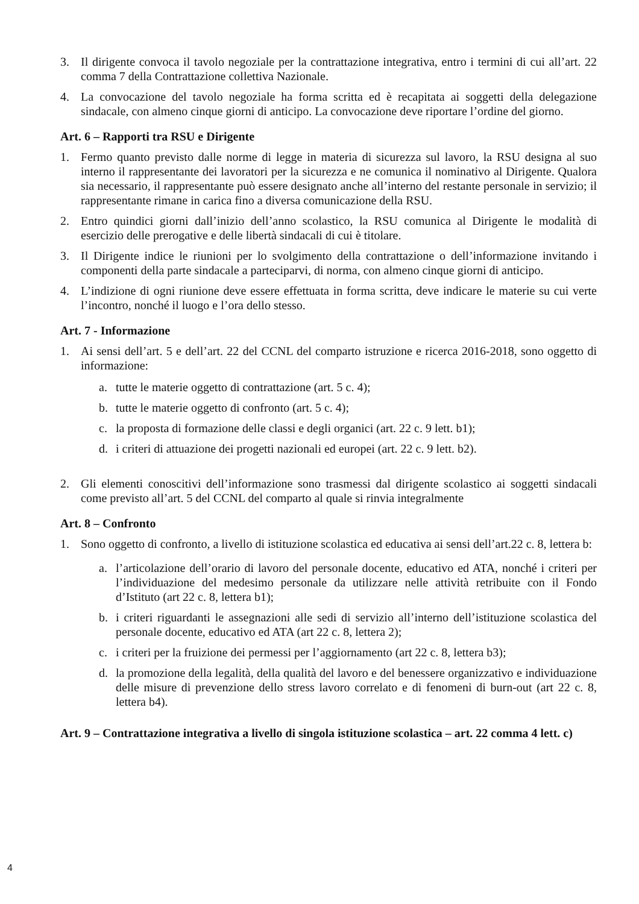3. Il dirigente convoca il tavolo negoziale per la contrattazione integrativa, entro i termini di cui all’art. 22 comma 7 della Contrattazione collettiva Nazionale.
4. La convocazione del tavolo negoziale ha forma scritta ed è recapitata ai soggetti della delegazione sindacale, con almeno cinque giorni di anticipo. La convocazione deve riportare l’ordine del giorno.
Art. 6 – Rapporti tra RSU e Dirigente
1. Fermo quanto previsto dalle norme di legge in materia di sicurezza sul lavoro, la RSU designa al suo interno il rappresentante dei lavoratori per la sicurezza e ne comunica il nominativo al Dirigente. Qualora sia necessario, il rappresentante può essere designato anche all’interno del restante personale in servizio; il rappresentante rimane in carica fino a diversa comunicazione della RSU.
2. Entro quindici giorni dall’inizio dell’anno scolastico, la RSU comunica al Dirigente le modalità di esercizio delle prerogative e delle libertà sindacali di cui è titolare.
3. Il Dirigente indice le riunioni per lo svolgimento della contrattazione o dell’informazione invitando i componenti della parte sindacale a parteciparvi, di norma, con almeno cinque giorni di anticipo.
4. L’indizione di ogni riunione deve essere effettuata in forma scritta, deve indicare le materie su cui verte l’incontro, nonché il luogo e l’ora dello stesso.
Art. 7 - Informazione
1. Ai sensi dell’art. 5 e dell’art. 22 del CCNL del comparto istruzione e ricerca 2016-2018, sono oggetto di informazione:
a. tutte le materie oggetto di contrattazione (art. 5 c. 4);
b. tutte le materie oggetto di confronto (art. 5 c. 4);
c. la proposta di formazione delle classi e degli organici (art. 22 c. 9 lett. b1);
d. i criteri di attuazione dei progetti nazionali ed europei (art. 22 c. 9 lett. b2).
2. Gli elementi conoscitivi dell’informazione sono trasmessi dal dirigente scolastico ai soggetti sindacali come previsto all’art. 5 del CCNL del comparto al quale si rinvia integralmente
Art. 8 – Confronto
1. Sono oggetto di confronto, a livello di istituzione scolastica ed educativa ai sensi dell’art.22 c. 8, lettera b:
a. l’articolazione dell’orario di lavoro del personale docente, educativo ed ATA, nonché i criteri per l’individuazione del medesimo personale da utilizzare nelle attività retribuite con il Fondo d’Istituto (art 22 c. 8, lettera b1);
b. i criteri riguardanti le assegnazioni alle sedi di servizio all’interno dell’istituzione scolastica del personale docente, educativo ed ATA (art 22 c. 8, lettera 2);
c. i criteri per la fruizione dei permessi per l’aggiornamento (art 22 c. 8, lettera b3);
d. la promozione della legalità, della qualità del lavoro e del benessere organizzativo e individuazione delle misure di prevenzione dello stress lavoro correlato e di fenomeni di burn-out (art 22 c. 8, lettera b4).
Art. 9 – Contrattazione integrativa a livello di singola istituzione scolastica – art. 22 comma 4 lett. c)
4